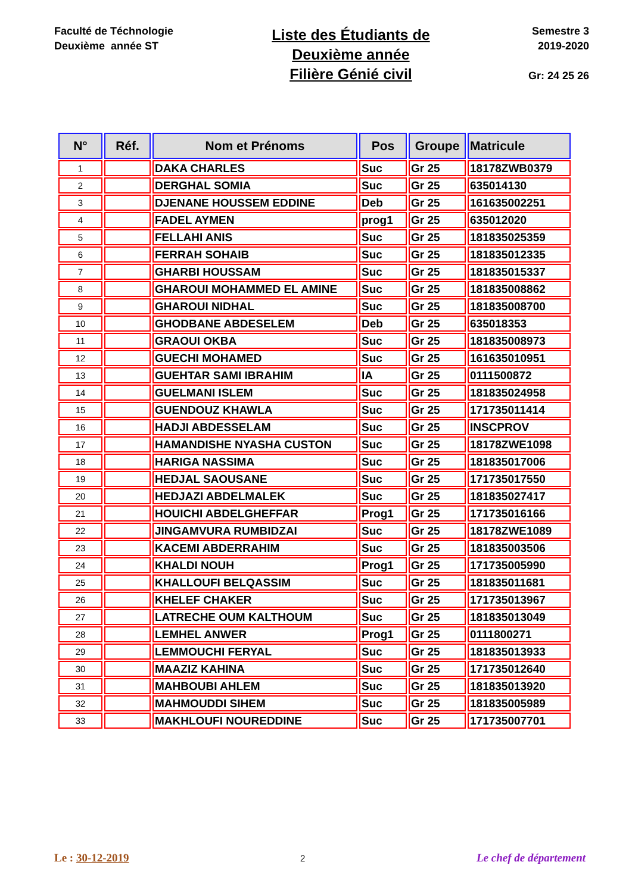Faculté de Téchnologie
Deuxième année ST
Liste des Étudiants de
Deuxième année
Filière Génié civil
Semestre 3
2019-2020
Gr: 24 25 26
| N° | Réf. | Nom et Prénoms | Pos | Groupe | Matricule |
| --- | --- | --- | --- | --- | --- |
| 1 | | DAKA CHARLES | Suc | Gr 25 | 18178ZWB0379 |
| 2 | | DERGHAL SOMIA | Suc | Gr 25 | 635014130 |
| 3 | | DJENANE HOUSSEM EDDINE | Deb | Gr 25 | 161635002251 |
| 4 | | FADEL AYMEN | prog1 | Gr 25 | 635012020 |
| 5 | | FELLAHI ANIS | Suc | Gr 25 | 181835025359 |
| 6 | | FERRAH SOHAIB | Suc | Gr 25 | 181835012335 |
| 7 | | GHARBI HOUSSAM | Suc | Gr 25 | 181835015337 |
| 8 | | GHAROUI MOHAMMED EL AMINE | Suc | Gr 25 | 181835008862 |
| 9 | | GHAROUI NIDHAL | Suc | Gr 25 | 181835008700 |
| 10 | | GHODBANE ABDESELEM | Deb | Gr 25 | 635018353 |
| 11 | | GRAOUI OKBA | Suc | Gr 25 | 181835008973 |
| 12 | | GUECHI MOHAMED | Suc | Gr 25 | 161635010951 |
| 13 | | GUEHTAR SAMI IBRAHIM | IA | Gr 25 | 0111500872 |
| 14 | | GUELMANI ISLEM | Suc | Gr 25 | 181835024958 |
| 15 | | GUENDOUZ KHAWLA | Suc | Gr 25 | 171735011414 |
| 16 | | HADJI ABDESSELAM | Suc | Gr 25 | INSCPROV |
| 17 | | HAMANDISHE NYASHA CUSTON | Suc | Gr 25 | 18178ZWE1098 |
| 18 | | HARIGA NASSIMA | Suc | Gr 25 | 181835017006 |
| 19 | | HEDJAL SAOUSANE | Suc | Gr 25 | 171735017550 |
| 20 | | HEDJAZI ABDELMALEK | Suc | Gr 25 | 181835027417 |
| 21 | | HOUICHI ABDELGHEFFAR | Prog1 | Gr 25 | 171735016166 |
| 22 | | JINGAMVURA RUMBIDZAI | Suc | Gr 25 | 18178ZWE1089 |
| 23 | | KACEMI ABDERRAHIM | Suc | Gr 25 | 181835003506 |
| 24 | | KHALDI NOUH | Prog1 | Gr 25 | 171735005990 |
| 25 | | KHALLOUFI BELQASSIM | Suc | Gr 25 | 181835011681 |
| 26 | | KHELEF CHAKER | Suc | Gr 25 | 171735013967 |
| 27 | | LATRECHE OUM KALTHOUM | Suc | Gr 25 | 181835013049 |
| 28 | | LEMHEL ANWER | Prog1 | Gr 25 | 0111800271 |
| 29 | | LEMMOUCHI FERYAL | Suc | Gr 25 | 181835013933 |
| 30 | | MAAZIZ KAHINA | Suc | Gr 25 | 171735012640 |
| 31 | | MAHBOUBI AHLEM | Suc | Gr 25 | 181835013920 |
| 32 | | MAHMOUDDI SIHEM | Suc | Gr 25 | 181835005989 |
| 33 | | MAKHLOUFI NOUREDDINE | Suc | Gr 25 | 171735007701 |
Le : 30-12-2019 2 Le chef de département